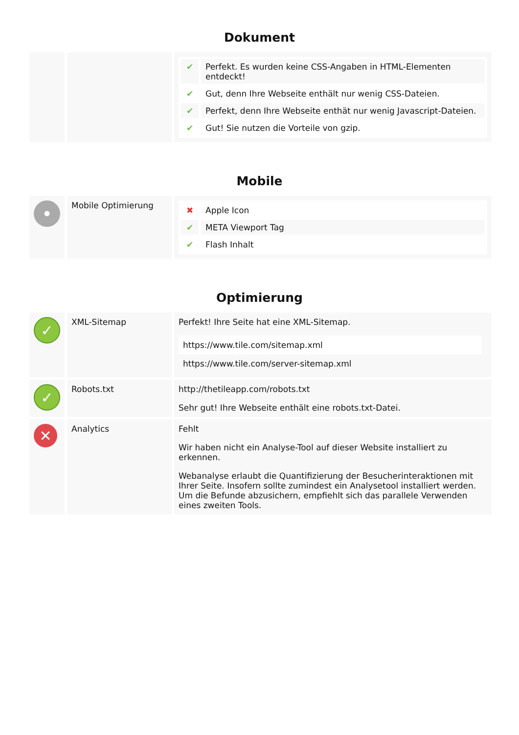Dokument
| | | / ✔ / Perfekt. Es wurden keine CSS-Angaben in HTML-Elementen entdeckt! / / ✔ / Gut, denn Ihre Webseite enthält nur wenig CSS-Dateien. / / ✔ / Perfekt, denn Ihre Webseite enthät nur wenig Javascript-Dateien. / / ✔ / Gut! Sie nutzen die Vorteile von gzip. / |
Mobile
| • | Mobile Optimierung | / ✖ / Apple Icon / / ✔ / META Viewport Tag / / ✔ / Flash Inhalt / |
Optimierung
| ✓ | XML-Sitemap | Perfekt! Ihre Seite hat eine XML-Sitemap. / https://www.tile.com/sitemap.xml / / https://www.tile.com/server-sitemap.xml / |
| ✓ | Robots.txt | http://thetileapp.com/robots.txt Sehr gut! Ihre Webseite enthält eine robots.txt-Datei. |
| ✕ | Analytics | Fehlt Wir haben nicht ein Analyse-Tool auf dieser Website installiert zu erkennen. Webanalyse erlaubt die Quantifizierung der Besucherinteraktionen mit Ihrer Seite. Insofern sollte zumindest ein Analysetool installiert werden. Um die Befunde abzusichern, empfiehlt sich das parallele Verwenden eines zweiten Tools. |